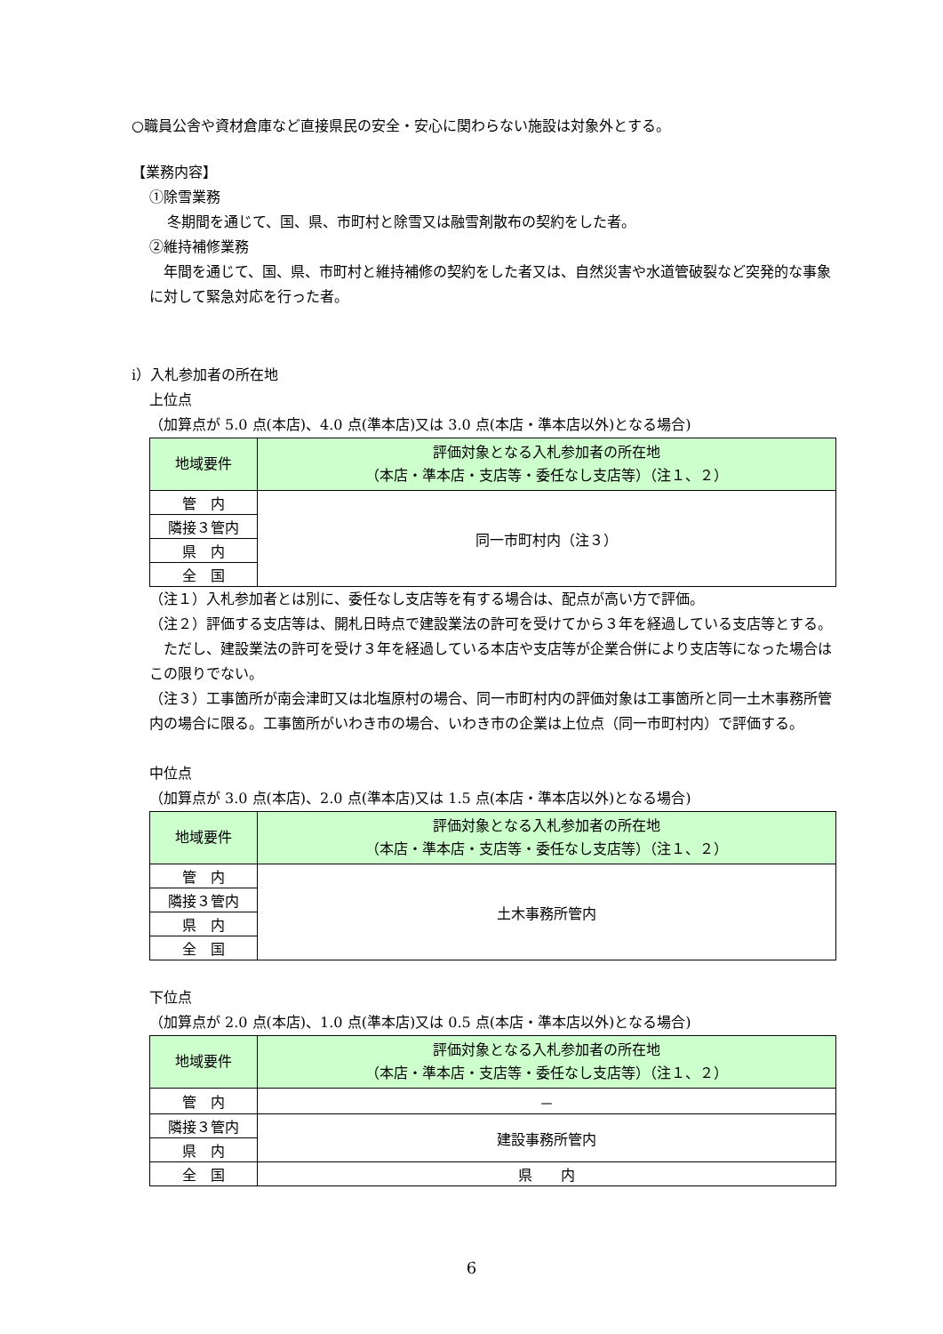○職員公舎や資材倉庫など直接県民の安全・安心に関わらない施設は対象外とする。
【業務内容】
①除雪業務
冬期間を通じて、国、県、市町村と除雪又は融雪剤散布の契約をした者。
②維持補修業務
　年間を通じて、国、県、市町村と維持補修の契約をした者又は、自然災害や水道管破裂など突発的な事象に対して緊急対応を行った者。
ⅰ）入札参加者の所在地
上位点
（加算点が 5.0 点(本店)、4.0 点(準本店)又は 3.0 点(本店・準本店以外)となる場合)
| 地域要件 | 評価対象となる入札参加者の所在地 （本店・準本店・支店等・委任なし支店等）（注１、２） |
| --- | --- |
| 管 内 | 同一市町村内（注３） |
| 隣接３管内 | |
| 県 内 | |
| 全 国 | |
（注１）入札参加者とは別に、委任なし支店等を有する場合は、配点が高い方で評価。
（注２）評価する支店等は、開札日時点で建設業法の許可を受けてから３年を経過している支店等とする。
　ただし、建設業法の許可を受け３年を経過している本店や支店等が企業合併により支店等になった場合はこの限りでない。
（注３）工事箇所が南会津町又は北塩原村の場合、同一市町村内の評価対象は工事箇所と同一土木事務所管内の場合に限る。工事箇所がいわき市の場合、いわき市の企業は上位点（同一市町村内）で評価する。
中位点
（加算点が 3.0 点(本店)、2.0 点(準本店)又は 1.5 点(本店・準本店以外)となる場合)
| 地域要件 | 評価対象となる入札参加者の所在地 （本店・準本店・支店等・委任なし支店等）（注１、２） |
| --- | --- |
| 管 内 | 土木事務所管内 |
| 隣接３管内 | |
| 県 内 | |
| 全 国 | |
下位点
（加算点が 2.0 点(本店)、1.0 点(準本店)又は 0.5 点(本店・準本店以外)となる場合)
| 地域要件 | 評価対象となる入札参加者の所在地 （本店・準本店・支店等・委任なし支店等）（注１、２） |
| --- | --- |
| 管 内 | － |
| 隣接３管内 | 建設事務所管内 |
| 県 内 | |
| 全 国 | 県 内 |
6